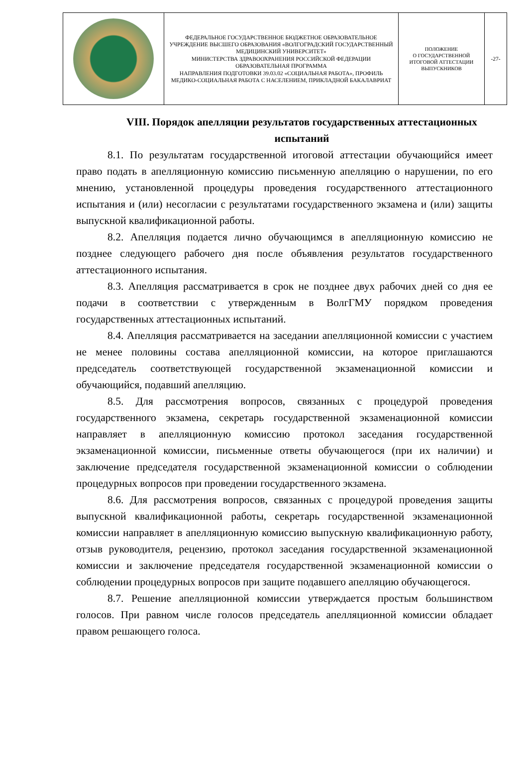| | ФЕДЕРАЛЬНОЕ ГОСУДАРСТВЕННОЕ БЮДЖЕТНОЕ ОБРАЗОВАТЕЛЬНОЕ УЧРЕЖДЕНИЕ ВЫСШЕГО ОБРАЗОВАНИЯ «ВОЛГОГРАДСКИЙ ГОСУДАРСТВЕННЫЙ МЕДИЦИНСКИЙ УНИВЕРСИТЕТ» МИНИСТЕРСТВА ЗДРАВООХРАНЕНИЯ РОССИЙСКОЙ ФЕДЕРАЦИИ ОБРАЗОВАТЕЛЬНАЯ ПРОГРАММА НАПРАВЛЕНИЯ ПОДГОТОВКИ 39.03.02 «СОЦИАЛЬНАЯ РАБОТА», ПРОФИЛЬ МЕДИКО-СОЦИАЛЬНАЯ РАБОТА С НАСЕЛЕНИЕМ, ПРИКЛАДНОЙ БАКАЛАВРИАТ | ПОЛОЖЕНИЕ О ГОСУДАРСТВЕННОЙ ИТОГОВОЙ АТТЕСТАЦИИ ВЫПУСКНИКОВ | -27- |
VIII. Порядок апелляции результатов государственных аттестационных испытаний
8.1. По результатам государственной итоговой аттестации обучающийся имеет право подать в апелляционную комиссию письменную апелляцию о нарушении, по его мнению, установленной процедуры проведения государственного аттестационного испытания и (или) несогласии с результатами государственного экзамена и (или) защиты выпускной квалификационной работы.
8.2. Апелляция подается лично обучающимся в апелляционную комиссию не позднее следующего рабочего дня после объявления результатов государственного аттестационного испытания.
8.3. Апелляция рассматривается в срок не позднее двух рабочих дней со дня ее подачи в соответствии с утвержденным в ВолгГМУ порядком проведения государственных аттестационных испытаний.
8.4. Апелляция рассматривается на заседании апелляционной комиссии с участием не менее половины состава апелляционной комиссии, на которое приглашаются председатель соответствующей государственной экзаменационной комиссии и обучающийся, подавший апелляцию.
8.5. Для рассмотрения вопросов, связанных с процедурой проведения государственного экзамена, секретарь государственной экзаменационной комиссии направляет в апелляционную комиссию протокол заседания государственной экзаменационной комиссии, письменные ответы обучающегося (при их наличии) и заключение председателя государственной экзаменационной комиссии о соблюдении процедурных вопросов при проведении государственного экзамена.
8.6. Для рассмотрения вопросов, связанных с процедурой проведения защиты выпускной квалификационной работы, секретарь государственной экзаменационной комиссии направляет в апелляционную комиссию выпускную квалификационную работу, отзыв руководителя, рецензию, протокол заседания государственной экзаменационной комиссии и заключение председателя государственной экзаменационной комиссии о соблюдении процедурных вопросов при защите подавшего апелляцию обучающегося.
8.7. Решение апелляционной комиссии утверждается простым большинством голосов. При равном числе голосов председатель апелляционной комиссии обладает правом решающего голоса.